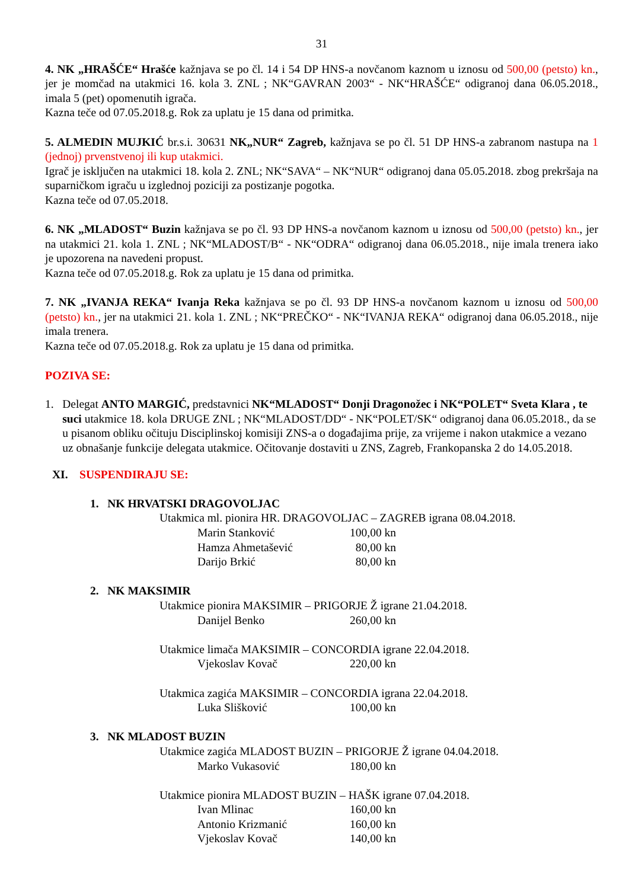31
4. NK „HRAŠĆE“ Hrašće kažnjava se po čl. 14 i 54 DP HNS-a novčanom kaznom u iznosu od 500,00 (petsto) kn., jer je momčad na utakmici 16. kola 3. ZNL ; NK“GAVRAN 2003“ - NK“HRAŠĆE“ odigranoj dana 06.05.2018., imala 5 (pet) opomenutih igrača.
Kazna teče od 07.05.2018.g. Rok za uplatu je 15 dana od primitka.
5. ALMEDIN MUJKIĆ br.s.i. 30631 NK„NUR“ Zagreb, kažnjava se po čl. 51 DP HNS-a zabranom nastupa na 1 (jednoj) prvenstvenoj ili kup utakmici.
Igrač je isključen na utakmici 18. kola 2. ZNL; NK“SAVA“ – NK“NUR“ odigranoj dana 05.05.2018. zbog prekršaja na suparničkom igraču u izglednoj poziciji za postizanje pogotka.
Kazna teče od 07.05.2018.
6. NK „MLADOST“ Buzin kažnjava se po čl. 93 DP HNS-a novčanom kaznom u iznosu od 500,00 (petsto) kn., jer na utakmici 21. kola 1. ZNL ; NK“MLADOST/B“ - NK“ODRA“ odigranoj dana 06.05.2018., nije imala trenera iako je upozorena na navedeni propust.
Kazna teče od 07.05.2018.g. Rok za uplatu je 15 dana od primitka.
7. NK „IVANJA REKA“ Ivanja Reka kažnjava se po čl. 93 DP HNS-a novčanom kaznom u iznosu od 500,00 (petsto) kn., jer na utakmici 21. kola 1. ZNL ; NK“PREČKO“ - NK“IVANJA REKA“ odigranoj dana 06.05.2018., nije imala trenera.
Kazna teče od 07.05.2018.g. Rok za uplatu je 15 dana od primitka.
POZIVA SE:
1. Delegat ANTO MARGIĆ, predstavnici NK“MLADOST“ Donji Dragonožec i NK“POLET“ Sveta Klara , te suci utakmice 18. kola DRUGE ZNL ; NK“MLADOST/DD“ - NK“POLET/SK“ odigranoj dana 06.05.2018., da se u pisanom obliku očituju Disciplinskoj komisiji ZNS-a o događajima prije, za vrijeme i nakon utakmice a vezano uz obnašanje funkcije delegata utakmice. Očitovanje dostaviti u ZNS, Zagreb, Frankopanska 2 do 14.05.2018.
XI. SUSPENDIRAJU SE:
1. NK HRVATSKI DRAGOVOLJAC
Utakmica ml. pionira HR. DRAGOVOLJAC – ZAGREB igrana 08.04.2018.
Marin Stanković 100,00 kn
Hamza Ahmetašević 80,00 kn
Darijo Brkić 80,00 kn
2. NK MAKSIMIR
Utakmice pionira MAKSIMIR – PRIGORJE Ž igrane 21.04.2018.
Danijel Benko 260,00 kn
Utakmice limača MAKSIMIR – CONCORDIA igrane 22.04.2018.
Vjekoslav Kovač 220,00 kn
Utakmica zagića MAKSIMIR – CONCORDIA igrana 22.04.2018.
Luka Slišković 100,00 kn
3. NK MLADOST BUZIN
Utakmice zagića MLADOST BUZIN – PRIGORJE Ž igrane 04.04.2018.
Marko Vukasović 180,00 kn
Utakmice pionira MLADOST BUZIN – HAŠK igrane 07.04.2018.
Ivan Mlinac 160,00 kn
Antonio Krizmanić 160,00 kn
Vjekoslav Kovač 140,00 kn